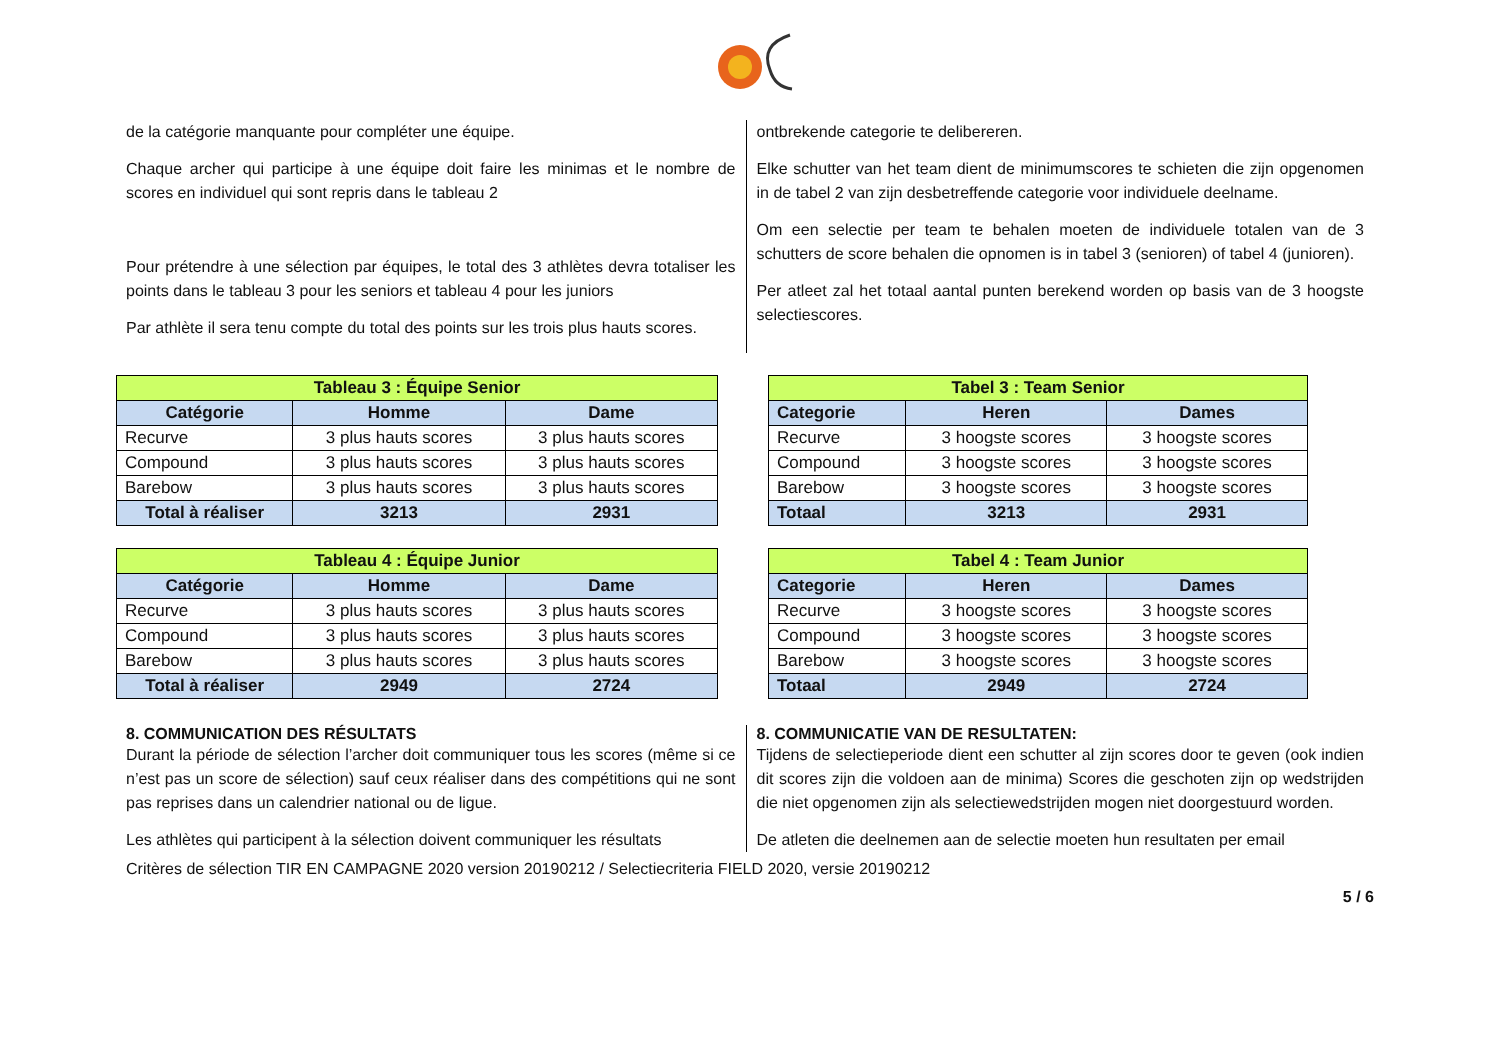de la catégorie manquante pour compléter une équipe.
Chaque archer qui participe à une équipe doit faire les minimas et le nombre de scores en individuel qui sont repris dans le tableau 2
Pour prétendre à une sélection par équipes, le total des 3 athlètes devra totaliser les points dans le tableau 3 pour les seniors et tableau 4 pour les juniors
Par athlète il sera tenu compte du total des points sur les trois plus hauts scores.
ontbrekende categorie te delibereren.
Elke schutter van het team dient de minimumscores te schieten die zijn opgenomen in de tabel 2 van zijn desbetreffende categorie voor individuele deelname.
Om een selectie per team te behalen moeten de individuele totalen van de 3 schutters de score behalen die opnomen is in tabel 3 (senioren) of tabel 4 (junioren).
Per atleet zal het totaal aantal punten berekend worden op basis van de 3 hoogste selectiescores.
| Tableau 3 : Équipe Senior | | |
| --- | --- | --- |
| Catégorie | Homme | Dame |
| Recurve | 3 plus hauts scores | 3 plus hauts scores |
| Compound | 3 plus hauts scores | 3 plus hauts scores |
| Barebow | 3 plus hauts scores | 3 plus hauts scores |
| Total à réaliser | 3213 | 2931 |
| Tabel 3 : Team Senior | | |
| --- | --- | --- |
| Categorie | Heren | Dames |
| Recurve | 3 hoogste scores | 3 hoogste scores |
| Compound | 3 hoogste scores | 3 hoogste scores |
| Barebow | 3 hoogste scores | 3 hoogste scores |
| Totaal | 3213 | 2931 |
| Tableau 4 : Équipe Junior | | |
| --- | --- | --- |
| Catégorie | Homme | Dame |
| Recurve | 3 plus hauts scores | 3 plus hauts scores |
| Compound | 3 plus hauts scores | 3 plus hauts scores |
| Barebow | 3 plus hauts scores | 3 plus hauts scores |
| Total à réaliser | 2949 | 2724 |
| Tabel 4 : Team Junior | | |
| --- | --- | --- |
| Categorie | Heren | Dames |
| Recurve | 3 hoogste scores | 3 hoogste scores |
| Compound | 3 hoogste scores | 3 hoogste scores |
| Barebow | 3 hoogste scores | 3 hoogste scores |
| Totaal | 2949 | 2724 |
8. COMMUNICATION DES RÉSULTATS
Durant la période de sélection l’archer doit communiquer tous les scores (même si ce n’est pas un score de sélection) sauf ceux réaliser dans des compétitions qui ne sont pas reprises dans un calendrier national ou de ligue.
Les athlètes qui participent à la sélection doivent communiquer les résultats
8. COMMUNICATIE VAN DE RESULTATEN:
Tijdens de selectieperiode dient een schutter al zijn scores door te geven (ook indien dit scores zijn die voldoen aan de minima) Scores die geschoten zijn op wedstrijden die niet opgenomen zijn als selectiewedstrijden mogen niet doorgestuurd worden.
De atleten die deelnemen aan de selectie moeten hun resultaten per email
Critères de sélection TIR EN CAMPAGNE 2020 version 20190212 / Selectiecriteria FIELD 2020, versie 20190212
5 / 6